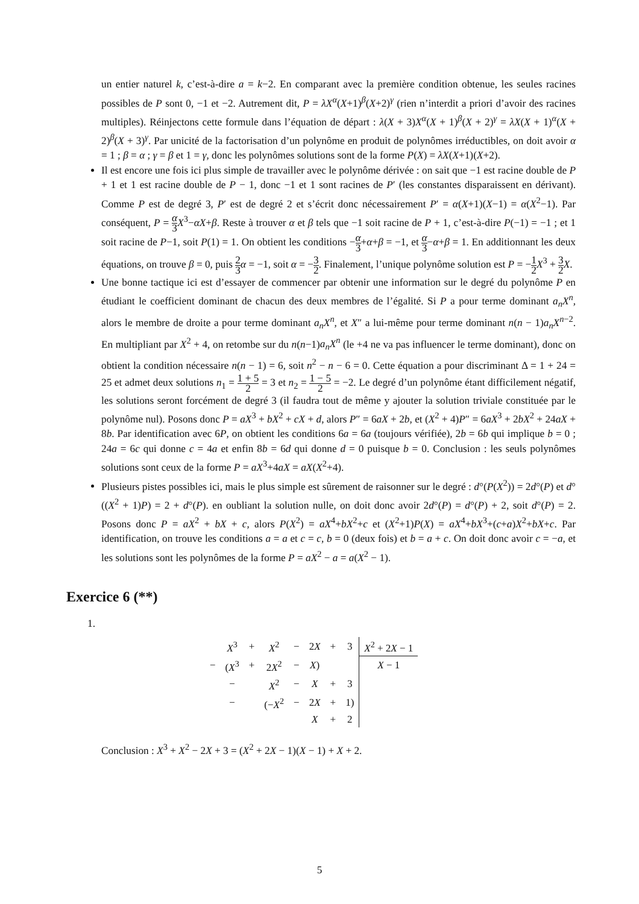un entier naturel k, c’est-à-dire a = k−2. En comparant avec la première condition obtenue, les seules racines possibles de P sont 0, −1 et −2. Autrement dit, P = λX<sup>α</sup>(X+1)<sup>β</sup>(X+2)<sup>γ</sup> (rien n’interdit a priori d’avoir des racines multiples). Réinjectons cette formule dans l’équation de départ : λ(X + 3)X<sup>α</sup>(X + 1)<sup>β</sup>(X + 2)<sup>γ</sup> = λX(X + 1)<sup>α</sup>(X + 2)<sup>β</sup>(X + 3)<sup>γ</sup>. Par unicité de la factorisation d’un polynôme en produit de polynômes irréductibles, on doit avoir α = 1 ; β = α ; γ = β et 1 = γ, donc les polynômes solutions sont de la forme P(X) = λX(X+1)(X+2).
Il est encore une fois ici plus simple de travailler avec le polynôme dérivée : on sait que −1 est racine double de P + 1 et 1 est racine double de P − 1, donc −1 et 1 sont racines de P′ (les constantes disparaissent en dérivant). Comme P est de degré 3, P′ est de degré 2 et s’écrit donc nécessairement P′ = α(X+1)(X−1) = α(X<sup>2</sup>−1). Par conséquent, P = α 3 X<sup>3</sup>−αX+β. Reste à trouver α et β tels que −1 soit racine de P + 1, c’est-à-dire P(−1) = −1 ; et 1 soit racine de P−1, soit P(1) = 1. On obtient les conditions −α 3+α+β = −1, et α 3−α+β = 1. En additionnant les deux équations, on trouve β = 0, puis 2 3 α = −1, soit α = −3 2. Finalement, l’unique polynôme solution est P = −1 2 X<sup>3</sup> + 3 2 X.
Une bonne tactique ici est d’essayer de commencer par obtenir une information sur le degré du polynôme P en étudiant le coefficient dominant de chacun des deux membres de l’égalité. Si P a pour terme dominant a<sub>n</sub>X<sup>n</sup>, alors le membre de droite a pour terme dominant a<sub>n</sub>X<sup>n</sup>, et X″ a lui-même pour terme dominant n(n − 1)a<sub>n</sub>X<sup>n−2</sup>. En multipliant par X<sup>2</sup> + 4, on retombe sur du n(n−1)a<sub>n</sub>X<sup>n</sup> (le +4 ne va pas influencer le terme dominant), donc on obtient la condition nécessaire n(n − 1) = 6, soit n<sup>2</sup> − n − 6 = 0. Cette équation a pour discriminant Δ = 1 + 24 = 25 et admet deux solutions n<sub>1</sub> = 1 + 5 2 = 3 et n<sub>2</sub> = 1 − 5 2 = −2. Le degré d’un polynôme étant difficilement négatif, les solutions seront forcément de degré 3 (il faudra tout de même y ajouter la solution triviale constituée par le polynôme nul). Posons donc P = aX<sup>3</sup> + bX<sup>2</sup> + cX + d, alors P″ = 6aX + 2b, et (X<sup>2</sup> + 4)P″ = 6aX<sup>3</sup> + 2bX<sup>2</sup> + 24aX + 8b. Par identification avec 6P, on obtient les conditions 6a = 6a (toujours vérifiée), 2b = 6b qui implique b = 0 ; 24a = 6c qui donne c = 4a et enfin 8b = 6d qui donne d = 0 puisque b = 0. Conclusion : les seuls polynômes solutions sont ceux de la forme P = aX<sup>3</sup>+4aX = aX(X<sup>2</sup>+4).
Plusieurs pistes possibles ici, mais le plus simple est sûrement de raisonner sur le degré : d°(P(X<sup>2</sup>)) = 2d°(P) et d°((X<sup>2</sup> + 1)P) = 2 + d°(P). en oubliant la solution nulle, on doit donc avoir 2d°(P) = d°(P) + 2, soit d°(P) = 2. Posons donc P = aX<sup>2</sup> + bX + c, alors P(X<sup>2</sup>) = aX<sup>4</sup>+bX<sup>2</sup>+c et (X<sup>2</sup>+1)P(X) = aX<sup>4</sup>+bX<sup>3</sup>+(c+a)X<sup>2</sup>+bX+c. Par identification, on trouve les conditions a = a et c = c, b = 0 (deux fois) et b = a + c. On doit donc avoir c = −a, et les solutions sont les polynômes de la forme P = aX<sup>2</sup> − a = a(X<sup>2</sup> − 1).
Exercice 6 (**)
1.
| | X<sup>3</sup> | + | X<sup>2</sup> | − | 2 X | + | 3 | X<sup>2</sup> + 2 X − 1 |
| − | ( X<sup>3</sup> | + | 2 X<sup>2</sup> | − | X ) | | | X − 1 |
| | − | | X<sup>2</sup> | − | X | + | 3 | |
| | − | | (− X<sup>2</sup> | − | 2 X | + | 1) | |
| | | | | | X | + | 2 | |
Conclusion : X<sup>3</sup> + X<sup>2</sup> − 2X + 3 = (X<sup>2</sup> + 2X − 1)(X − 1) + X + 2.
5